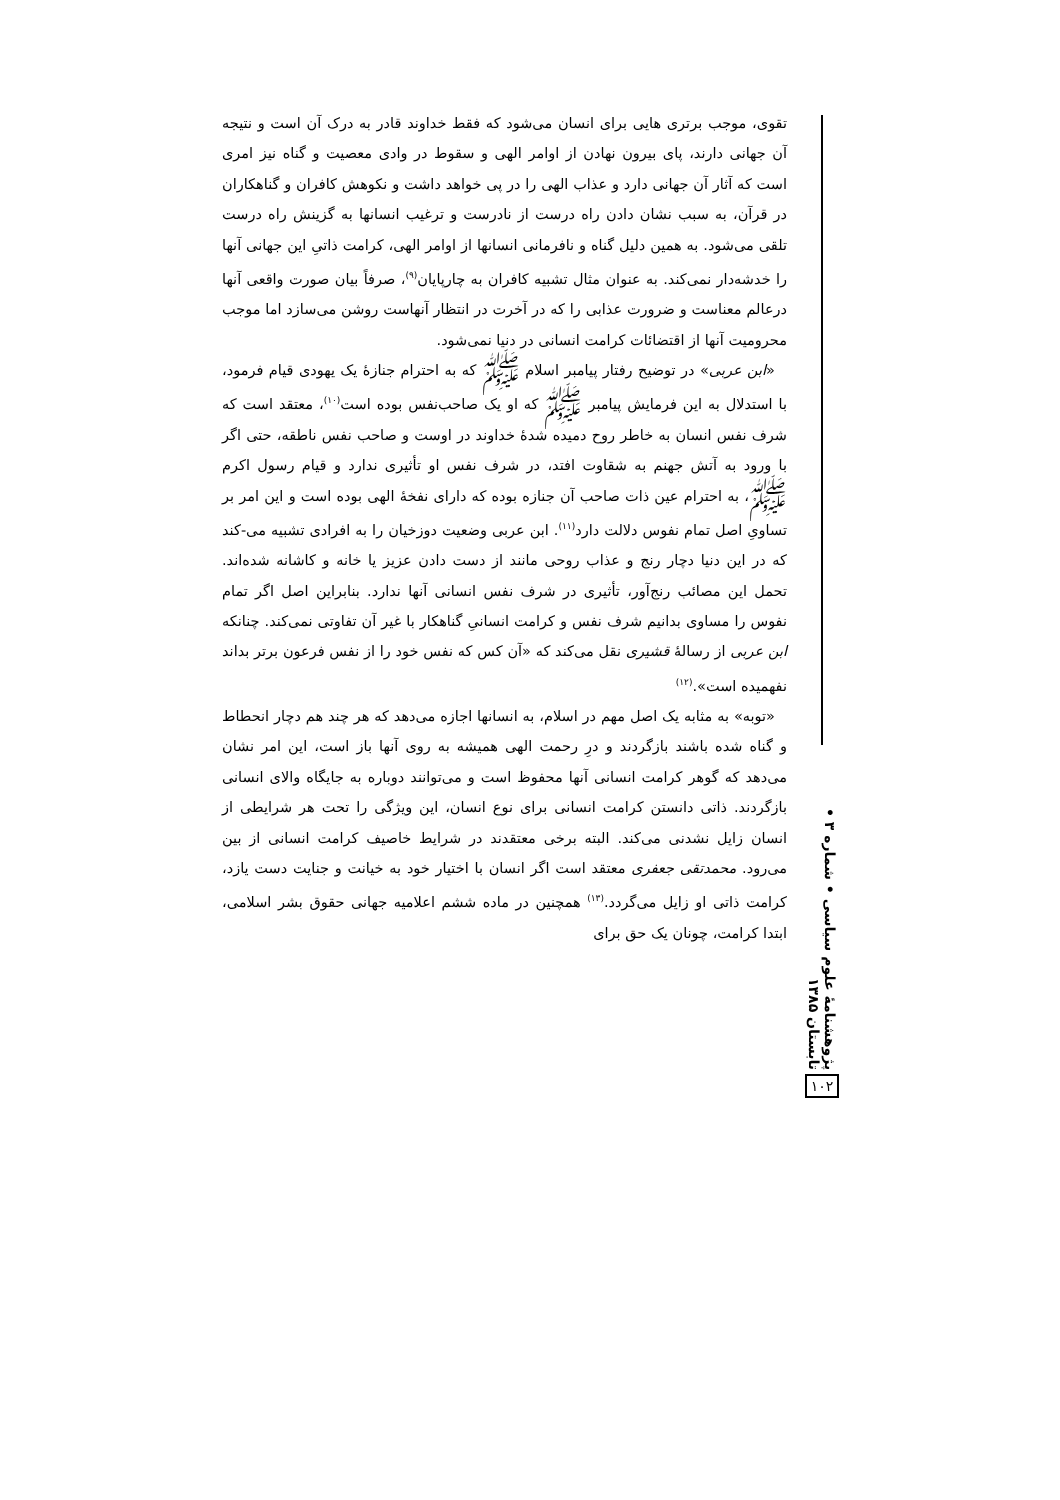تقوی، موجب برتری هایی برای انسان می‌شود که فقط خداوند قادر به درک آن است و نتیجه آن جهانی دارند، پای بیرون نهادن از اوامر الهی و سقوط در وادی معصیت و گناه نیز امری است که آثار آن جهانی دارد و عذاب الهی را در پی خواهد داشت و نکوهش کافران و گناهکاران در قرآن، به سبب نشان دادن راه درست از نادرست و ترغیب انسانها به گزینش راه درست تلقی می‌شود. به همین دلیل گناه و نافرمانی انسانها از اوامر الهی، کرامت ذاتیِ این جهانی آنها را خدشه‌دار نمی‌کند. به عنوان مثال تشبیه کافران به چارپایان<sup>(۹)</sup>، صرفاً بیان صورت واقعی آنها درعالم معناست و ضرورت عذابی را که در آخرت در انتظار آنهاست روشن می‌سازد اما موجب محرومیت آنها از اقتضائات کرامت انسانی در دنیا نمی‌شود.
«ابن عربی» در توضیح رفتار پیامبر اسلام ﷺ که به احترام جنازهٔ یک یهودی قیام فرمود، با استدلال به این فرمایش پیامبر ﷺ که او یک صاحب‌نفس بوده است<sup>(۱۰)</sup>، معتقد است که شرف نفس انسان به خاطر روح دمیده شدهٔ خداوند در اوست و صاحب نفس ناطقه، حتی اگر با ورود به آتش جهنم به شقاوت افتد، در شرف نفس او تأثیری ندارد و قیام رسول اکرم ﷺ، به احترام عین ذات صاحب آن جنازه بوده که دارای نفخهٔ الهی بوده است و این امر بر تساویِ اصل تمام نفوس دلالت دارد<sup>(۱۱)</sup>. ابن عربی وضعیت دوزخیان را به افرادی تشبیه می-کند که در این دنیا دچار رنج و عذاب روحی مانند از دست دادن عزیز یا خانه و کاشانه شده‌اند. تحمل این مصائب رنج‌آور، تأثیری در شرف نفس انسانی آنها ندارد. بنابراین اصل اگر تمام نفوس را مساوی بدانیم شرف نفس و کرامت انسانیِ گناهکار با غیر آن تفاوتی نمی‌کند. چنانکه ابن عربی از رسالهٔ قشیری نقل می‌کند که «آن کس که نفس خود را از نفس فرعون برتر بداند نفهمیده است».<sup>(۱۲)</sup>
«توبه» به مثابه یک اصل مهم در اسلام، به انسانها اجازه می‌دهد که هر چند هم دچار انحطاط و گناه شده باشند بازگردند و درِ رحمت الهی همیشه به روی آنها باز است، این امر نشان می‌دهد که گوهر کرامت انسانی آنها محفوظ است و می‌توانند دوباره به جایگاه والای انسانی بازگردند. ذاتی دانستن کرامت انسانی برای نوع انسان، این ویژگی را تحت هر شرایطی از انسان زایل نشدنی می‌کند. البته برخی معتقدند در شرایط خاصیف کرامت انسانی از بین می‌رود. محمدتقی جعفری معتقد است اگر انسان با اختیار خود به خیانت و جنایت دست یازد، کرامت ذاتی او زایل می‌گردد.<sup>(۱۳)</sup> همچنین در ماده ششم اعلامیه جهانی حقوق بشر اسلامی، ابتدا کرامت، چونان یک حق برای
پژوهشنامهٔ علوم سیاسی • شماره ۳ • تابستان ۱۳۸۵
۱۰۲